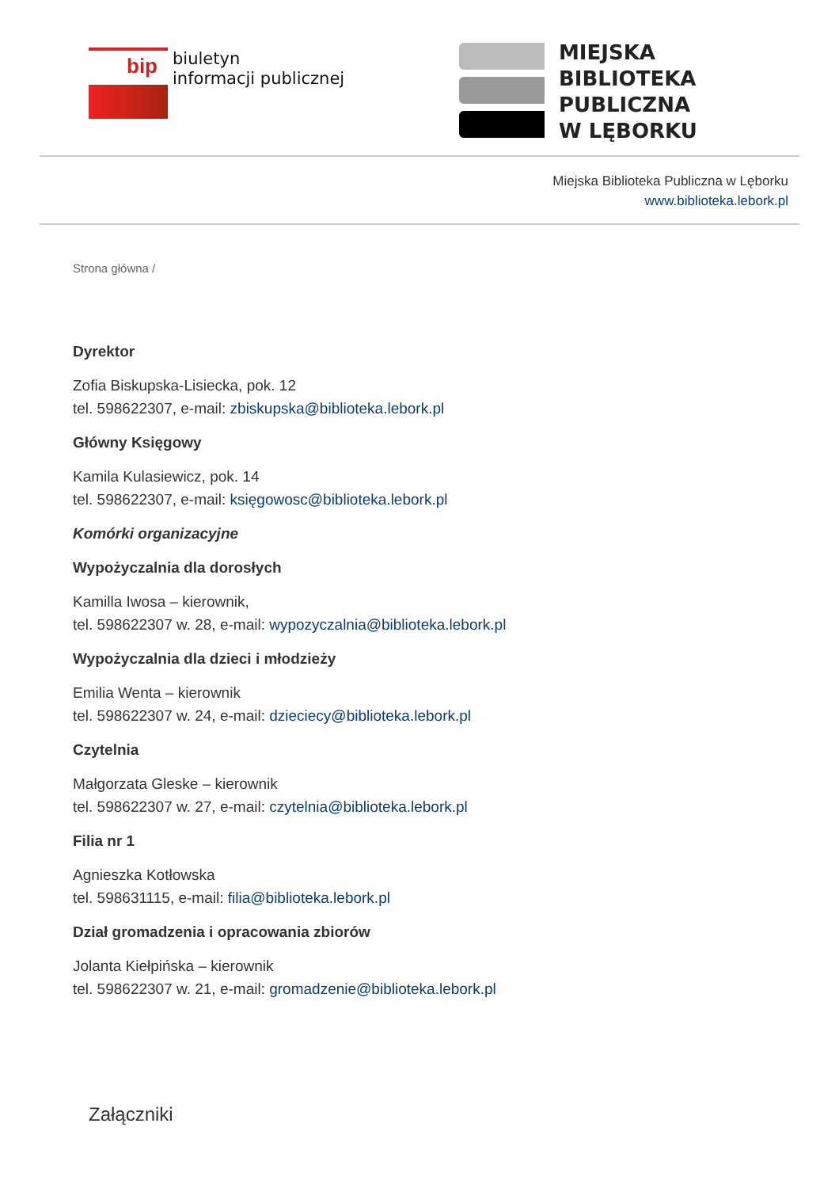bip
biuletyn
informacji publicznej
MIEJSKA
BIBLIOTEKA
PUBLICZNA
W LĘBORKU
Miejska Biblioteka Publiczna w Lęborku
www.biblioteka.lebork.pl
Strona główna /
Dyrektor
Zofia Biskupska-Lisiecka, pok. 12
tel. 598622307, e-mail: zbiskupska@biblioteka.lebork.pl
Główny Księgowy
Kamila Kulasiewicz, pok. 14
tel. 598622307, e-mail: księgowosc@biblioteka.lebork.pl
Komórki organizacyjne
Wypożyczalnia dla dorosłych
Kamilla Iwosa – kierownik,
tel. 598622307 w. 28, e-mail: wypozyczalnia@biblioteka.lebork.pl
Wypożyczalnia dla dzieci i młodzieży
Emilia Wenta – kierownik
tel. 598622307 w. 24, e-mail: dzieciecy@biblioteka.lebork.pl
Czytelnia
Małgorzata Gleske – kierownik
tel. 598622307 w. 27, e-mail: czytelnia@biblioteka.lebork.pl
Filia nr 1
Agnieszka Kotłowska
tel. 598631115, e-mail: filia@biblioteka.lebork.pl
Dział gromadzenia i opracowania zbiorów
Jolanta Kiełpińska – kierownik
tel. 598622307 w. 21, e-mail: gromadzenie@biblioteka.lebork.pl
Załączniki